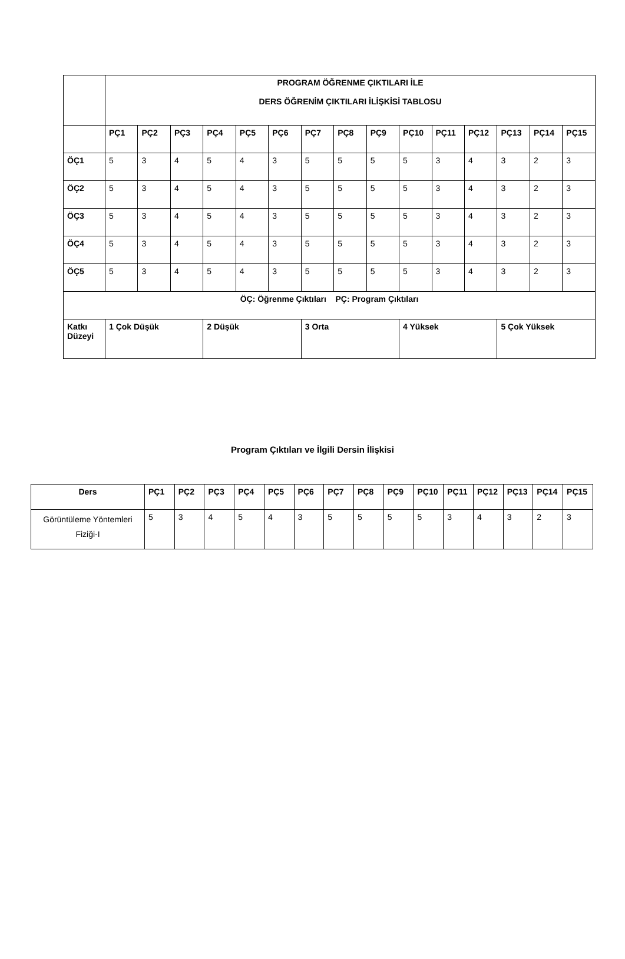| | PROGRAM ÖĞRENME ÇIKTILARI İLE DERS ÖĞRENİM ÇIKTILARI İLİŞKİSİ TABLOSU | | | | | | | | | | | | | | |
| --- | --- | --- | --- | --- | --- | --- | --- | --- | --- | --- | --- | --- | --- | --- | --- |
| | PÇ1 | PÇ2 | PÇ3 | PÇ4 | PÇ5 | PÇ6 | PÇ7 | PÇ8 | PÇ9 | PÇ10 | PÇ11 | PÇ12 | PÇ13 | PÇ14 | PÇ15 |
| ÖÇ1 | 5 | 3 | 4 | 5 | 4 | 3 | 5 | 5 | 5 | 5 | 3 | 4 | 3 | 2 | 3 |
| ÖÇ2 | 5 | 3 | 4 | 5 | 4 | 3 | 5 | 5 | 5 | 5 | 3 | 4 | 3 | 2 | 3 |
| ÖÇ3 | 5 | 3 | 4 | 5 | 4 | 3 | 5 | 5 | 5 | 5 | 3 | 4 | 3 | 2 | 3 |
| ÖÇ4 | 5 | 3 | 4 | 5 | 4 | 3 | 5 | 5 | 5 | 5 | 3 | 4 | 3 | 2 | 3 |
| ÖÇ5 | 5 | 3 | 4 | 5 | 4 | 3 | 5 | 5 | 5 | 5 | 3 | 4 | 3 | 2 | 3 |
| ÖÇ: Öğrenme Çıktıları PÇ: Program Çıktıları | | | | | | | | | | | | | | | |
| Katkı Düzeyi | 1 Çok Düşük | | | 2 Düşük | | | 3 Orta | | | 4 Yüksek | | | 5 Çok Yüksek | | |
Program Çıktıları ve İlgili Dersin İlişkisi
| Ders | PÇ1 | PÇ2 | PÇ3 | PÇ4 | PÇ5 | PÇ6 | PÇ7 | PÇ8 | PÇ9 | PÇ10 | PÇ11 | PÇ12 | PÇ13 | PÇ14 | PÇ15 |
| --- | --- | --- | --- | --- | --- | --- | --- | --- | --- | --- | --- | --- | --- | --- | --- |
| Görüntüleme Yöntemleri Fiziği-I | 5 | 3 | 4 | 5 | 4 | 3 | 5 | 5 | 5 | 5 | 3 | 4 | 3 | 2 | 3 |